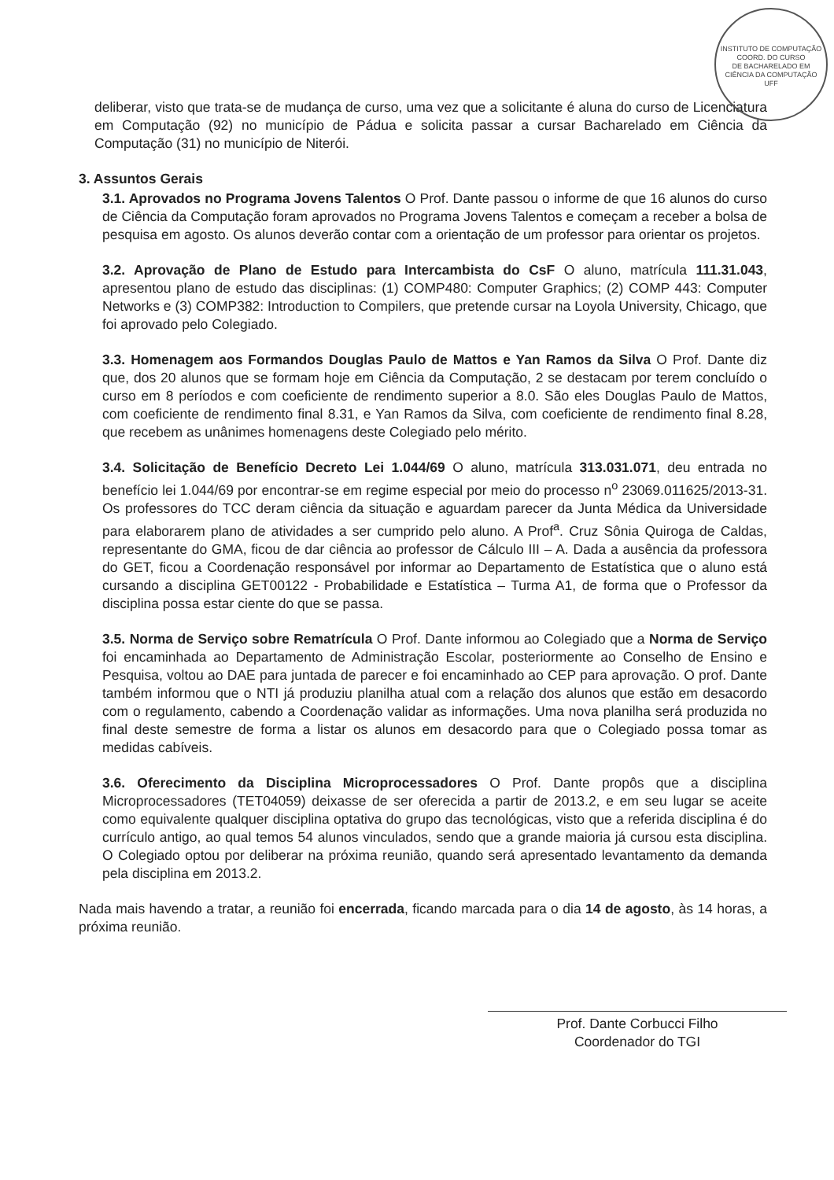INSTITUTO DE COMPUTAÇÃO
COORD. DO CURSO
DE BACHARELADO EM
CIÊNCIA DA COMPUTAÇÃO
UFF
deliberar, visto que trata-se de mudança de curso, uma vez que a solicitante é aluna do curso de Licenciatura em Computação (92) no município de Pádua e solicita passar a cursar Bacharelado em Ciência da Computação (31) no município de Niterói.
3. Assuntos Gerais
3.1. Aprovados no Programa Jovens Talentos O Prof. Dante passou o informe de que 16 alunos do curso de Ciência da Computação foram aprovados no Programa Jovens Talentos e começam a receber a bolsa de pesquisa em agosto. Os alunos deverão contar com a orientação de um professor para orientar os projetos.
3.2. Aprovação de Plano de Estudo para Intercambista do CsF O aluno, matrícula 111.31.043, apresentou plano de estudo das disciplinas: (1) COMP480: Computer Graphics; (2) COMP 443: Computer Networks e (3) COMP382: Introduction to Compilers, que pretende cursar na Loyola University, Chicago, que foi aprovado pelo Colegiado.
3.3. Homenagem aos Formandos Douglas Paulo de Mattos e Yan Ramos da Silva O Prof. Dante diz que, dos 20 alunos que se formam hoje em Ciência da Computação, 2 se destacam por terem concluído o curso em 8 períodos e com coeficiente de rendimento superior a 8.0. São eles Douglas Paulo de Mattos, com coeficiente de rendimento final 8.31, e Yan Ramos da Silva, com coeficiente de rendimento final 8.28, que recebem as unânimes homenagens deste Colegiado pelo mérito.
3.4. Solicitação de Benefício Decreto Lei 1.044/69 O aluno, matrícula 313.031.071, deu entrada no benefício lei 1.044/69 por encontrar-se em regime especial por meio do processo n<sup>o</sup> 23069.011625/2013-31. Os professores do TCC deram ciência da situação e aguardam parecer da Junta Médica da Universidade para elaborarem plano de atividades a ser cumprido pelo aluno. A Prof<sup>a</sup>. Cruz Sônia Quiroga de Caldas, representante do GMA, ficou de dar ciência ao professor de Cálculo III – A. Dada a ausência da professora do GET, ficou a Coordenação responsável por informar ao Departamento de Estatística que o aluno está cursando a disciplina GET00122 - Probabilidade e Estatística – Turma A1, de forma que o Professor da disciplina possa estar ciente do que se passa.
3.5. Norma de Serviço sobre Rematrícula O Prof. Dante informou ao Colegiado que a Norma de Serviço foi encaminhada ao Departamento de Administração Escolar, posteriormente ao Conselho de Ensino e Pesquisa, voltou ao DAE para juntada de parecer e foi encaminhado ao CEP para aprovação. O prof. Dante também informou que o NTI já produziu planilha atual com a relação dos alunos que estão em desacordo com o regulamento, cabendo a Coordenação validar as informações. Uma nova planilha será produzida no final deste semestre de forma a listar os alunos em desacordo para que o Colegiado possa tomar as medidas cabíveis.
3.6. Oferecimento da Disciplina Microprocessadores O Prof. Dante propôs que a disciplina Microprocessadores (TET04059) deixasse de ser oferecida a partir de 2013.2, e em seu lugar se aceite como equivalente qualquer disciplina optativa do grupo das tecnológicas, visto que a referida disciplina é do currículo antigo, ao qual temos 54 alunos vinculados, sendo que a grande maioria já cursou esta disciplina. O Colegiado optou por deliberar na próxima reunião, quando será apresentado levantamento da demanda pela disciplina em 2013.2.
Nada mais havendo a tratar, a reunião foi encerrada, ficando marcada para o dia 14 de agosto, às 14 horas, a próxima reunião.
Prof. Dante Corbucci Filho
Coordenador do TGI